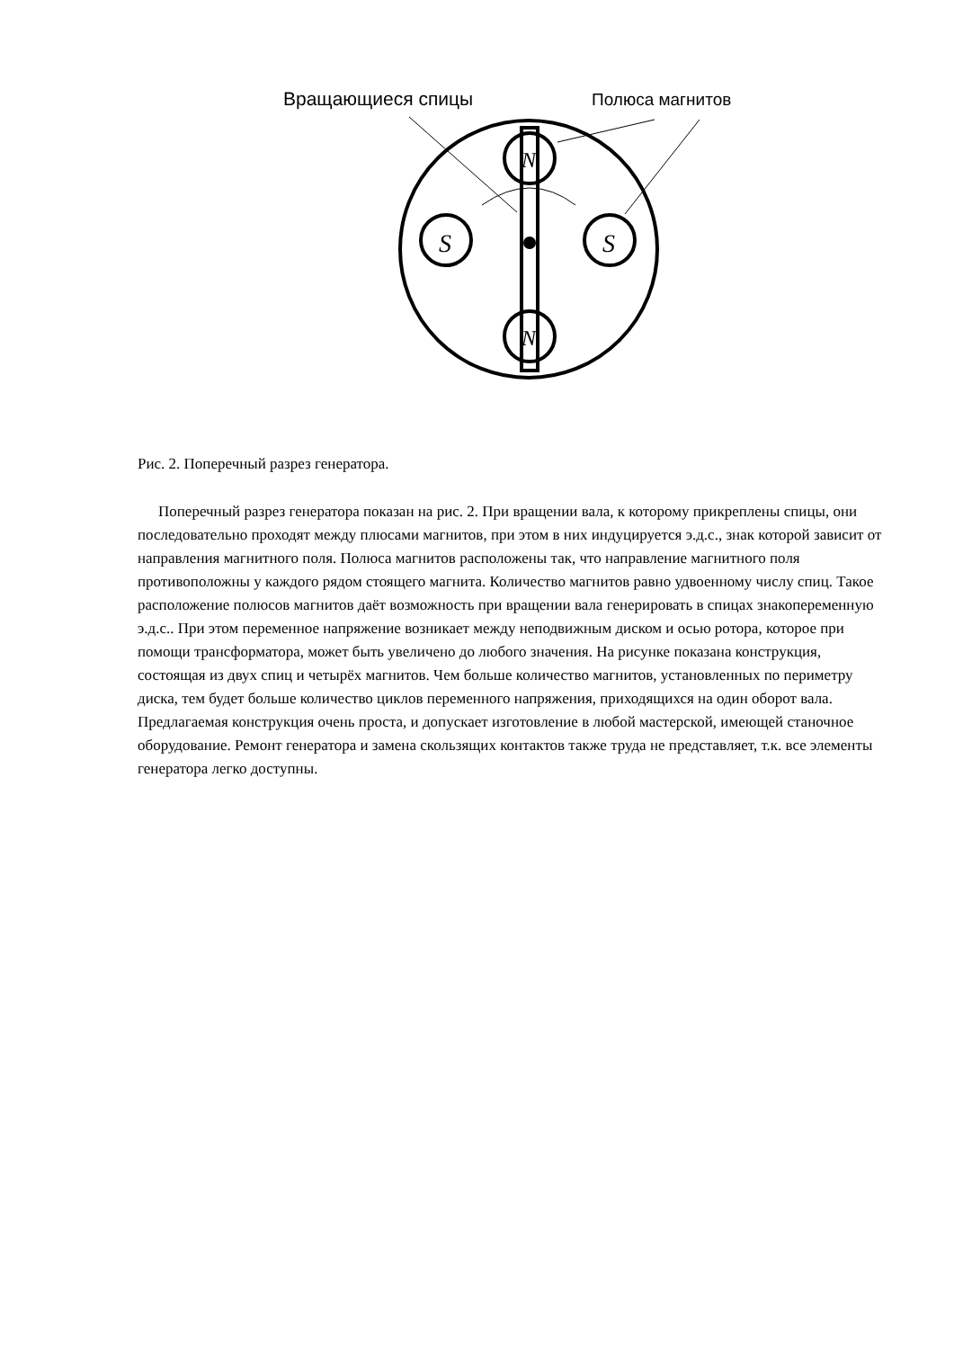S
S
N
N
Вращающиеся спицы Полюса магнитов
Рис. 2. Поперечный разрез генератора.
Поперечный разрез генератора показан на рис. 2. При вращении вала, к которому прикреплены спицы, они последовательно проходят между плюсами магнитов, при этом в них индуцируется э.д.с., знак которой зависит от направления магнитного поля. Полюса магнитов расположены так, что направление магнитного поля противоположны у каждого рядом стоящего магнита. Количество магнитов равно удвоенному числу спиц. Такое расположение полюсов магнитов даёт возможность при вращении вала генерировать в спицах знакопеременную э.д.с.. При этом переменное напряжение возникает между неподвижным диском и осью ротора, которое при помощи трансформатора, может быть увеличено до любого значения. На рисунке показана конструкция, состоящая из двух спиц и четырёх магнитов. Чем больше количество магнитов, установленных по периметру диска, тем будет больше количество циклов переменного напряжения, приходящихся на один оборот вала. Предлагаемая конструкция очень проста, и допускает изготовление в любой мастерской, имеющей станочное оборудование. Ремонт генератора и замена скользящих контактов также труда не представляет, т.к. все элементы генератора легко доступны.